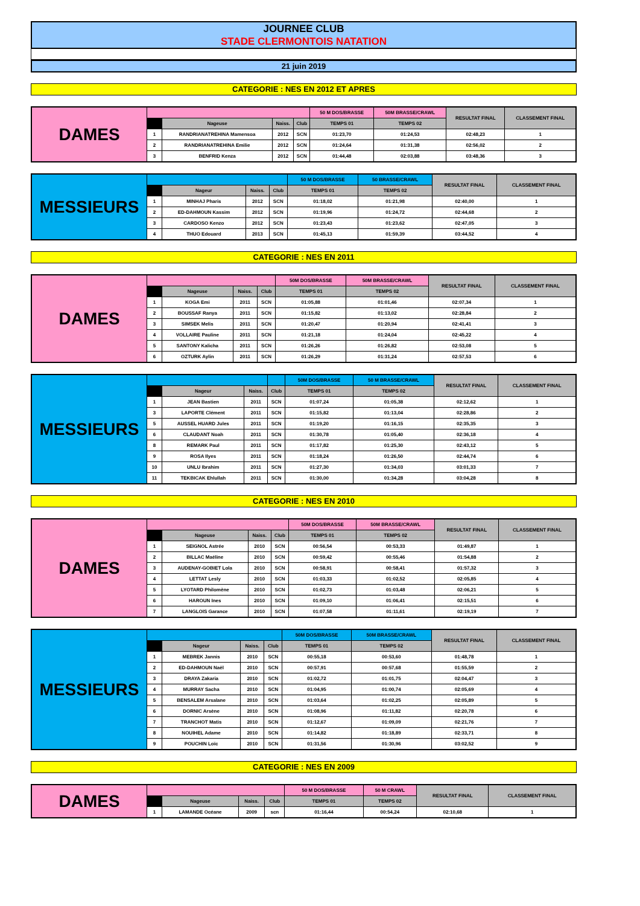JOURNEE CLUB
STADE CLERMONTOIS NATATION
21 juin 2019
CATEGORIE : NES EN 2012 ET APRES
| DAMES | | | | | 50 M DOS/BRASSE | 50M BRASSE/CRAWL | RESULTAT FINAL | CLASSEMENT FINAL |
| | | Nageuse | Naiss. | Club | TEMPS 01 | TEMPS 02 | | |
| | 1 | RANDRIANATREHINA Mamensoa | 2012 | SCN | 01:23,70 | 01:24,53 | 02:48,23 | 1 |
| | 2 | RANDRIANATREHINA Emilie | 2012 | SCN | 01:24,64 | 01:31,38 | 02:56,02 | 2 |
| | 3 | BENFRID Kenza | 2012 | SCN | 01:44,48 | 02:03,88 | 03:48,36 | 3 |
| MESSIEURS | | | | | 50 M DOS/BRASSE | 50 BRASSE/CRAWL | RESULTAT FINAL | CLASSEMENT FINAL |
| | | Nageur | Naiss. | Club | TEMPS 01 | TEMPS 02 | | |
| | 1 | MINHAJ Pharis | 2012 | SCN | 01:18,02 | 01:21,98 | 02:40,00 | 1 |
| | 2 | ED-DAHMOUN Kassim | 2012 | SCN | 01:19,96 | 01:24,72 | 02:44,68 | 2 |
| | 3 | CARDOSO Kenzo | 2012 | SCN | 01:23,43 | 01:23,62 | 02:47,05 | 3 |
| | 4 | THUO Edouard | 2013 | SCN | 01:45,13 | 01:59,39 | 03:44,52 | 4 |
CATEGORIE : NES EN 2011
| DAMES | | | | | 50M DOS/BRASSE | 50M BRASSE/CRAWL | RESULTAT FINAL | CLASSEMENT FINAL |
| | | Nageuse | Naiss. | Club | TEMPS 01 | TEMPS 02 | | |
| | 1 | KOGA Emi | 2011 | SCN | 01:05,88 | 01:01,46 | 02:07,34 | 1 |
| | 2 | BOUSSAF Ranya | 2011 | SCN | 01:15,82 | 01:13,02 | 02:28,84 | 2 |
| | 3 | SIMSEK Melis | 2011 | SCN | 01:20,47 | 01:20,94 | 02:41,41 | 3 |
| | 4 | VOLLAIRE Pauline | 2011 | SCN | 01:21,18 | 01:24,04 | 02:45,22 | 4 |
| | 5 | SANTONY Kalicha | 2011 | SCN | 01:26,26 | 01:26,82 | 02:53,08 | 5 |
| | 6 | OZTURK Aylin | 2011 | SCN | 01:26,29 | 01:31,24 | 02:57,53 | 6 |
| MESSIEURS | | | | | 50M DOS/BRASSE | 50 M BRASSE/CRAWL | RESULTAT FINAL | CLASSEMENT FINAL |
| | | Nageur | Naiss. | Club | TEMPS 01 | TEMPS 02 | | |
| | 1 | JEAN Bastien | 2011 | SCN | 01:07,24 | 01:05,38 | 02:12,62 | 1 |
| | 3 | LAPORTE Clément | 2011 | SCN | 01:15,82 | 01:13,04 | 02:28,86 | 2 |
| | 5 | AUSSEL HUARD Jules | 2011 | SCN | 01:19,20 | 01:16,15 | 02:35,35 | 3 |
| | 6 | CLAUDANT Noah | 2011 | SCN | 01:30,78 | 01:05,40 | 02:36,18 | 4 |
| | 8 | REMARK Paul | 2011 | SCN | 01:17,82 | 01:25,30 | 02:43,12 | 5 |
| | 9 | ROSA Ilyes | 2011 | SCN | 01:18,24 | 01:26,50 | 02:44,74 | 6 |
| | 10 | UNLU Ibrahim | 2011 | SCN | 01:27,30 | 01:34,03 | 03:01,33 | 7 |
| | 11 | TEKBICAK Ehlullah | 2011 | SCN | 01:30,00 | 01:34,28 | 03:04,28 | 8 |
CATEGORIE : NES EN 2010
| DAMES | | | | | 50M DOS/BRASSE | 50M BRASSE/CRAWL | RESULTAT FINAL | CLASSEMENT FINAL |
| | | Nageuse | Naiss. | Club | TEMPS 01 | TEMPS 02 | | |
| | 1 | SEIGNOL Astrée | 2010 | SCN | 00:56,54 | 00:53,33 | 01:49,87 | 1 |
| | 2 | BILLAC Maéline | 2010 | SCN | 00:59,42 | 00:55,46 | 01:54,88 | 2 |
| | 3 | AUDENAY-GOBIET Lola | 2010 | SCN | 00:58,91 | 00:58,41 | 01:57,32 | 3 |
| | 4 | LETTAT Lesly | 2010 | SCN | 01:03,33 | 01:02,52 | 02:05,85 | 4 |
| | 5 | LYOTARD Philomène | 2010 | SCN | 01:02,73 | 01:03,48 | 02:06,21 | 5 |
| | 6 | HAROUN Ines | 2010 | SCN | 01:09,10 | 01:06,41 | 02:15,51 | 6 |
| | 7 | LANGLOIS Garance | 2010 | SCN | 01:07,58 | 01:11,61 | 02:19,19 | 7 |
| MESSIEURS | | | | | 50M DOS/BRASSE | 50M BRASSE/CRAWL | RESULTAT FINAL | CLASSEMENT FINAL |
| | | Nageur | Naiss. | Club | TEMPS 01 | TEMPS 02 | | |
| | 1 | MEBREK Jannis | 2010 | SCN | 00:55,18 | 00:53,60 | 01:48,78 | 1 |
| | 2 | ED-DAHMOUN Naël | 2010 | SCN | 00:57,91 | 00:57,68 | 01:55,59 | 2 |
| | 3 | DRAYA Zakaria | 2010 | SCN | 01:02,72 | 01:01,75 | 02:04,47 | 3 |
| | 4 | MURRAY Sacha | 2010 | SCN | 01:04,95 | 01:00,74 | 02:05,69 | 4 |
| | 5 | BENSALEM Arsalane | 2010 | SCN | 01:03,64 | 01:02,25 | 02:05,89 | 5 |
| | 6 | DORNIC Arsène | 2010 | SCN | 01:08,96 | 01:11,82 | 02:20,78 | 6 |
| | 7 | TRANCHOT Matis | 2010 | SCN | 01:12,67 | 01:09,09 | 02:21,76 | 7 |
| | 8 | NOUIHEL Adame | 2010 | SCN | 01:14,82 | 01:18,89 | 02:33,71 | 8 |
| | 9 | POUCHIN Loïc | 2010 | SCN | 01:31,56 | 01:30,96 | 03:02,52 | 9 |
CATEGORIE : NES EN 2009
| DAMES | | | | | 50 M DOS/BRASSE | 50 M CRAWL | RESULTAT FINAL | CLASSEMENT FINAL |
| | | Nageuse | Naiss. | Club | TEMPS 01 | TEMPS 02 | | |
| | 1 | LAMANDE Océane | 2009 | scn | 01:16,44 | 00:54,24 | 02:10,68 | 1 |